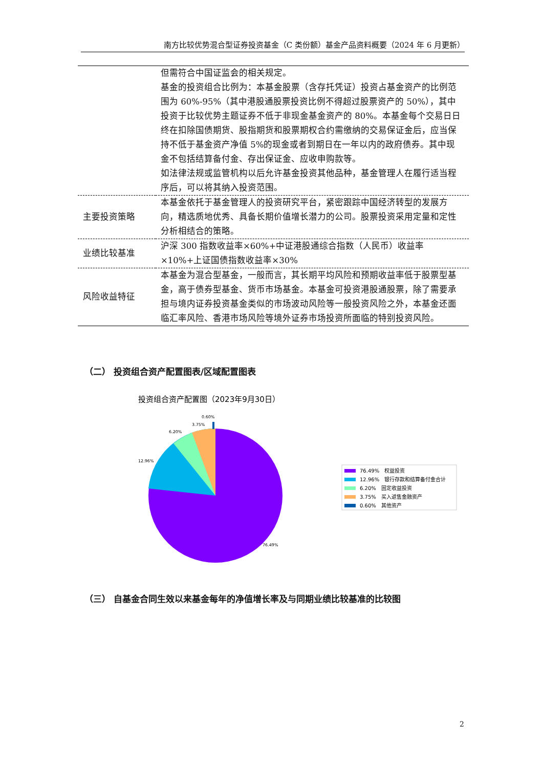南方比较优势混合型证券投资基金（C 类份额）基金产品资料概要（2024 年 6 月更新）
| | 但需符合中国证监会的相关规定。 基金的投资组合比例为：本基金股票（含存托凭证）投资占基金资产的比例范围为 60%-95%（其中港股通股票投资比例不得超过股票资产的 50%），其中投资于比较优势主题证券不低于非现金基金资产的 80%。本基金每个交易日日终在扣除国债期货、股指期货和股票期权合约需缴纳的交易保证金后，应当保持不低于基金资产净值 5%的现金或者到期日在一年以内的政府债券。其中现金不包括结算备付金、存出保证金、应收申购款等。 如法律法规或监管机构以后允许基金投资其他品种，基金管理人在履行适当程序后，可以将其纳入投资范围。 |
| 主要投资策略 | 本基金依托于基金管理人的投资研究平台，紧密跟踪中国经济转型的发展方向，精选质地优秀、具备长期价值增长潜力的公司。股票投资采用定量和定性分析相结合的策略。 |
| 业绩比较基准 | 沪深 300 指数收益率×60%+中证港股通综合指数（人民币）收益率×10%+上证国债指数收益率×30% |
| 风险收益特征 | 本基金为混合型基金，一般而言，其长期平均风险和预期收益率低于股票型基金，高于债券型基金、货币市场基金。本基金可投资港股通股票，除了需要承担与境内证券投资基金类似的市场波动风险等一般投资风险之外，本基金还面临汇率风险、香港市场风险等境外证券市场投资所面临的特别投资风险。 |
（二） 投资组合资产配置图表/区域配置图表
投资组合资产配置图（2023年9月30日）
0.60%
3.75%
6.20%
12.96%
76.49%
76.49%　权益投资
12.96%　银行存款和结算备付金合计
6.20%　固定收益投资
3.75%　买入返售金融资产
0.60%　其他资产
（三） 自基金合同生效以来基金每年的净值增长率及与同期业绩比较基准的比较图
2